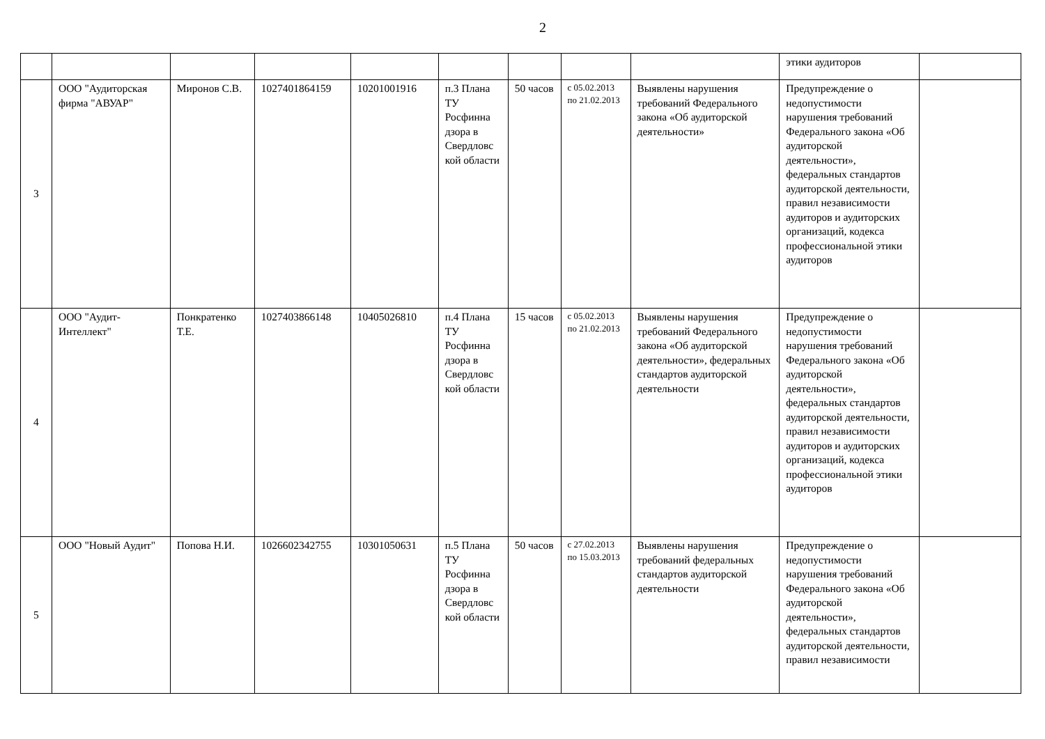2
| | | | | | | | | | этики аудиторов | |
| 3 | ООО "Аудиторская фирма "АВУАР" | Миронов С.В. | 1027401864159 | 10201001916 | п.3 Плана ТУ Росфинна дзора в Свердловс кой области | 50 часов | с 05.02.2013 по 21.02.2013 | Выявлены нарушения требований Федерального закона «Об аудиторской деятельности» | Предупреждение о недопустимости нарушения требований Федерального закона «Об аудиторской деятельности», федеральных стандартов аудиторской деятельности, правил независимости аудиторов и аудиторских организаций, кодекса профессиональной этики аудиторов | |
| 4 | ООО "Аудит-Интеллект" | Понкратенко Т.Е. | 1027403866148 | 10405026810 | п.4 Плана ТУ Росфинна дзора в Свердловс кой области | 15 часов | с 05.02.2013 по 21.02.2013 | Выявлены нарушения требований Федерального закона «Об аудиторской деятельности», федеральных стандартов аудиторской деятельности | Предупреждение о недопустимости нарушения требований Федерального закона «Об аудиторской деятельности», федеральных стандартов аудиторской деятельности, правил независимости аудиторов и аудиторских организаций, кодекса профессиональной этики аудиторов | |
| 5 | ООО "Новый Аудит" | Попова Н.И. | 1026602342755 | 10301050631 | п.5 Плана ТУ Росфинна дзора в Свердловс кой области | 50 часов | с 27.02.2013 по 15.03.2013 | Выявлены нарушения требований федеральных стандартов аудиторской деятельности | Предупреждение о недопустимости нарушения требований Федерального закона «Об аудиторской деятельности», федеральных стандартов аудиторской деятельности, правил независимости | |